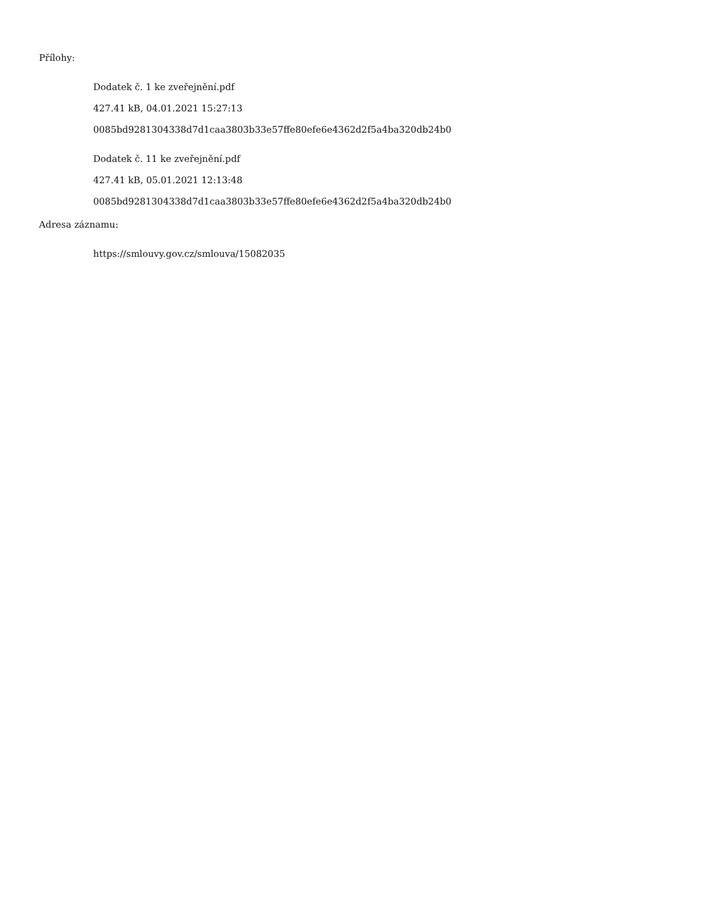Přílohy:
Dodatek č. 1 ke zveřejnění.pdf
427.41 kB, 04.01.2021 15:27:13
0085bd9281304338d7d1caa3803b33e57ffe80efe6e4362d2f5a4ba320db24b0
Dodatek č. 11 ke zveřejnění.pdf
427.41 kB, 05.01.2021 12:13:48
0085bd9281304338d7d1caa3803b33e57ffe80efe6e4362d2f5a4ba320db24b0
Adresa záznamu:
https://smlouvy.gov.cz/smlouva/15082035